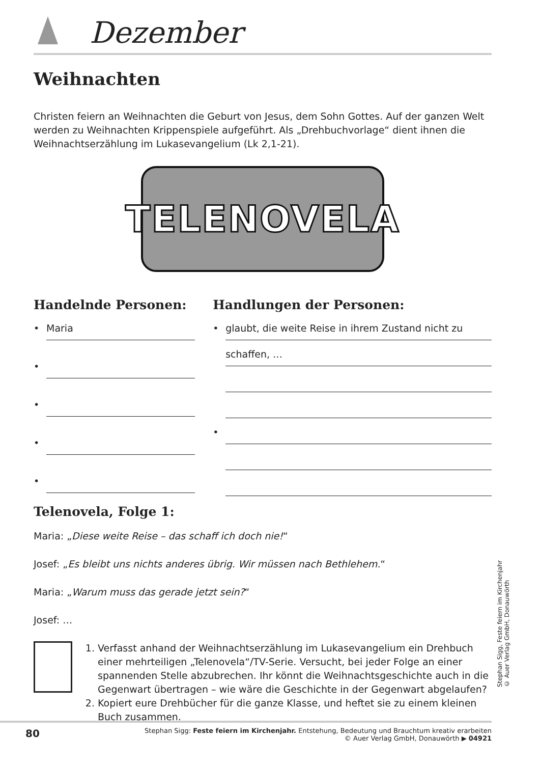Dezember
Weihnachten
Christen feiern an Weihnachten die Geburt von Jesus, dem Sohn Gottes. Auf der ganzen Welt werden zu Weihnachten Krippenspiele aufgeführt. Als „Drehbuchvorlage“ dient ihnen die Weihnachtserzählung im Lukasevangelium (Lk 2,1-21).
TELENOVELA
Handelnde Personen:
• Maria
• • • •
Handlungen der Personen:
• glaubt, die weite Reise in ihrem Zustand nicht zu
schaffen, …
•
Telenovela, Folge 1:
Maria: „Diese weite Reise – das schaff ich doch nie!“
Josef: „Es bleibt uns nichts anderes übrig. Wir müssen nach Bethlehem.“
Maria: „Warum muss das gerade jetzt sein?“
Josef: …
1. Verfasst anhand der Weihnachtserzählung im Lukasevangelium ein Drehbuch einer mehrteiligen „Telenovela“/TV-Serie. Versucht, bei jeder Folge an einer spannenden Stelle abzubrechen. Ihr könnt die Weihnachtsgeschichte auch in die Gegenwart übertragen – wie wäre die Geschichte in der Gegenwart abgelaufen?
2. Kopiert eure Drehbücher für die ganze Klasse, und heftet sie zu einem kleinen Buch zusammen.
Stephan Sigg, Feste feiern im Kirchenjahr
© Auer Verlag GmbH, Donauwörth
80
Stephan Sigg: Feste feiern im Kirchenjahr. Entstehung, Bedeutung und Brauchtum kreativ erarbeiten
© Auer Verlag GmbH, Donauwörth ▶ 04921